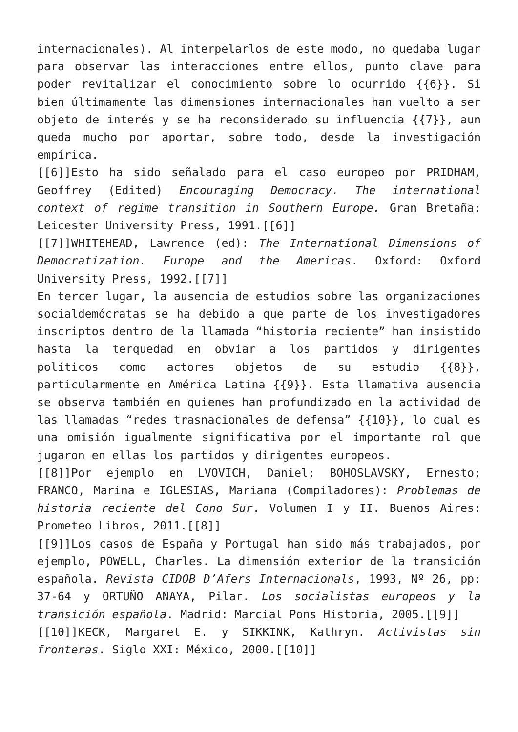internacionales). Al interpelarlos de este modo, no quedaba lugar para observar las interacciones entre ellos, punto clave para poder revitalizar el conocimiento sobre lo ocurrido {{6}}. Si bien últimamente las dimensiones internacionales han vuelto a ser objeto de interés y se ha reconsiderado su influencia {{7}}, aun queda mucho por aportar, sobre todo, desde la investigación empírica.
[[6]]Esto ha sido señalado para el caso europeo por PRIDHAM, Geoffrey (Edited) Encouraging Democracy. The international context of regime transition in Southern Europe. Gran Bretaña: Leicester University Press, 1991.[[6]]
[[7]]WHITEHEAD, Lawrence (ed): The International Dimensions of Democratization. Europe and the Americas. Oxford: Oxford University Press, 1992.[[7]]
En tercer lugar, la ausencia de estudios sobre las organizaciones socialdemócratas se ha debido a que parte de los investigadores inscriptos dentro de la llamada “historia reciente” han insistido hasta la terquedad en obviar a los partidos y dirigentes políticos como actores objetos de su estudio {{8}}, particularmente en América Latina {{9}}. Esta llamativa ausencia se observa también en quienes han profundizado en la actividad de las llamadas “redes trasnacionales de defensa” {{10}}, lo cual es una omisión igualmente significativa por el importante rol que jugaron en ellas los partidos y dirigentes europeos.
[[8]]Por ejemplo en LVOVICH, Daniel; BOHOSLAVSKY, Ernesto; FRANCO, Marina e IGLESIAS, Mariana (Compiladores): Problemas de historia reciente del Cono Sur. Volumen I y II. Buenos Aires: Prometeo Libros, 2011.[[8]]
[[9]]Los casos de España y Portugal han sido más trabajados, por ejemplo, POWELL, Charles. La dimensión exterior de la transición española. Revista CIDOB D’Afers Internacionals, 1993, Nº 26, pp: 37-64 y ORTUÑO ANAYA, Pilar. Los socialistas europeos y la transición española. Madrid: Marcial Pons Historia, 2005.[[9]]
[[10]]KECK, Margaret E. y SIKKINK, Kathryn. Activistas sin fronteras. Siglo XXI: México, 2000.[[10]]